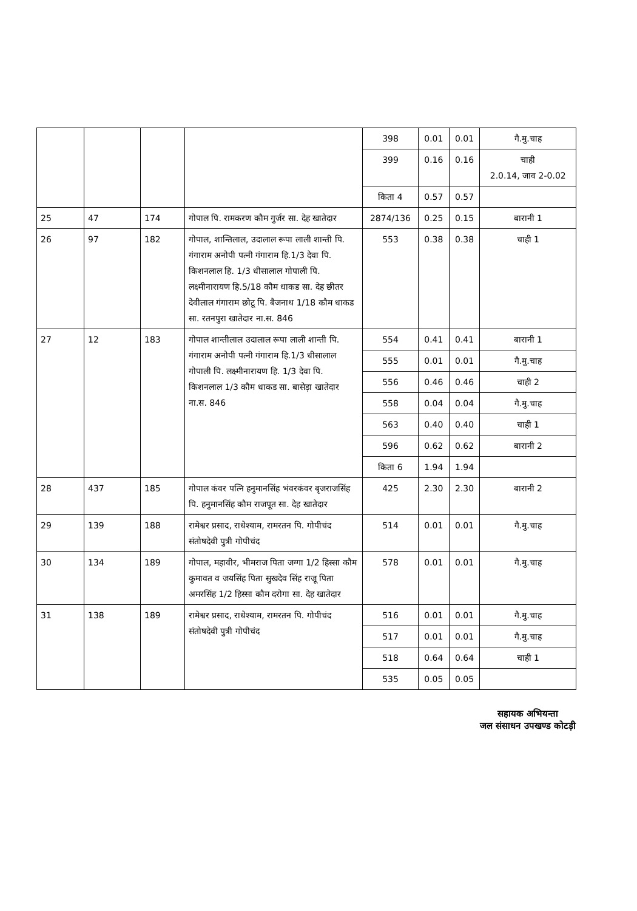| | | | | 398 | 0.01 | 0.01 | गै.मु.चाह |
| | | | | 399 | 0.16 | 0.16 | चाही 2.0.14, जाव 2-0.02 |
| | | | | किता 4 | 0.57 | 0.57 | |
| 25 | 47 | 174 | गोपाल पि. रामकरण कौम गुर्जर सा. देह खातेदार | 2874/136 | 0.25 | 0.15 | बारानी 1 |
| 26 | 97 | 182 | गोपाल, शान्तिलाल, उदालाल रूपा लाली शान्ती पि. गंगाराम अनोपी पत्नी गंगाराम हि.1/3 देवा पि. किशनलाल हि. 1/3 धीसालाल गोपाली पि. लक्ष्मीनारायण हि.5/18 कौम धाकड सा. देह छीतर देवीलाल गंगाराम छोटू पि. बैजनाथ 1/18 कौम धाकड सा. रतनपुरा खातेदार ना.स. 846 | 553 | 0.38 | 0.38 | चाही 1 |
| 27 | 12 | 183 | गोपाल शान्तीलाल उदालाल रूपा लाली शान्ती पि. गंगाराम अनोपी पत्नी गंगाराम हि.1/3 धीसालाल गोपाली पि. लक्ष्मीनारायण हि. 1/3 देवा पि. किशनलाल 1/3 कौम धाकड सा. बासेड़ा खातेदार ना.स. 846 | 554 | 0.41 | 0.41 | बारानी 1 |
| | | | | 555 | 0.01 | 0.01 | गै.मु.चाह |
| | | | | 556 | 0.46 | 0.46 | चाही 2 |
| | | | | 558 | 0.04 | 0.04 | गै.मु.चाह |
| | | | | 563 | 0.40 | 0.40 | चाही 1 |
| | | | | 596 | 0.62 | 0.62 | बारानी 2 |
| | | | | किता 6 | 1.94 | 1.94 | |
| 28 | 437 | 185 | गोपाल कंवर पत्नि हनुमानसिंह भंवरकंवर बृजराजसिंह पि. हनुमानसिंह कौम राजपूत सा. देह खातेदार | 425 | 2.30 | 2.30 | बारानी 2 |
| 29 | 139 | 188 | रामेश्वर प्रसाद, राधेश्याम, रामरतन पि. गोपीचंद संतोषदेवी पुत्री गोपीचंद | 514 | 0.01 | 0.01 | गै.मु.चाह |
| 30 | 134 | 189 | गोपाल, महावीर, भीमराज पिता जग्गा 1/2 हिस्सा कौम कुमावत व जयसिंह पिता सुखदेव सिंह राजू पिता अमरसिंह 1/2 हिस्सा कौम दरोगा सा. देह खातेदार | 578 | 0.01 | 0.01 | गै.मु.चाह |
| 31 | 138 | 189 | रामेश्वर प्रसाद, राधेश्याम, रामरतन पि. गोपीचंद संतोषदेवी पुत्री गोपीचंद | 516 | 0.01 | 0.01 | गै.मु.चाह |
| | | | | 517 | 0.01 | 0.01 | गै.मु.चाह |
| | | | | 518 | 0.64 | 0.64 | चाही 1 |
| | | | | 535 | 0.05 | 0.05 | |
सहायक अभियन्ता
जल संसाधन उपखण्ड कोटड़ी